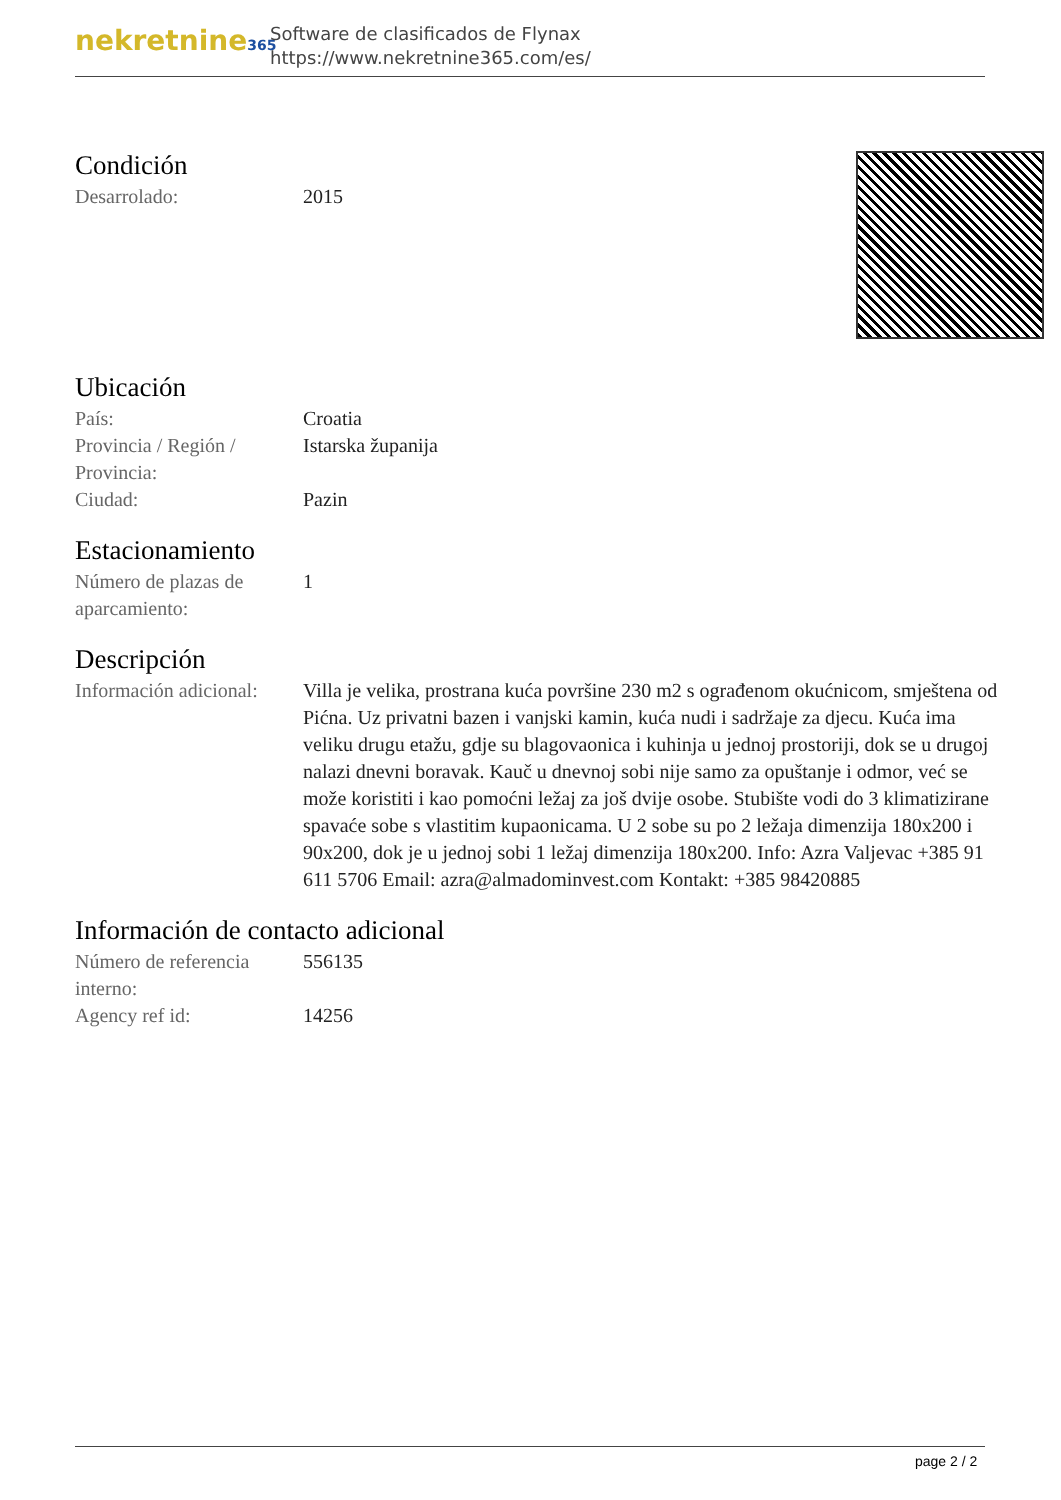nekretnine365
Software de clasificados de Flynax
https://www.nekretnine365.com/es/
Condición
| Desarrolado: | 2015 |
Ubicación
| País: | Croatia |
| Provincia / Región / Provincia: | Istarska županija |
| Ciudad: | Pazin |
Estacionamiento
| Número de plazas de aparcamiento: | 1 |
Descripción
| Información adicional: | Villa je velika, prostrana kuća površine 230 m2 s ograđenom okućnicom, smještena od Pićna. Uz privatni bazen i vanjski kamin, kuća nudi i sadržaje za djecu. Kuća ima veliku drugu etažu, gdje su blagovaonica i kuhinja u jednoj prostoriji, dok se u drugoj nalazi dnevni boravak. Kauč u dnevnoj sobi nije samo za opuštanje i odmor, već se može koristiti i kao pomoćni ležaj za još dvije osobe. Stubište vodi do 3 klimatizirane spavaće sobe s vlastitim kupaonicama. U 2 sobe su po 2 ležaja dimenzija 180x200 i 90x200, dok je u jednoj sobi 1 ležaj dimenzija 180x200. Info: Azra Valjevac +385 91 611 5706 Email: azra@almadominvest.com Kontakt: +385 98420885 |
Información de contacto adicional
| Número de referencia interno: | 556135 |
| Agency ref id: | 14256 |
page 2 / 2